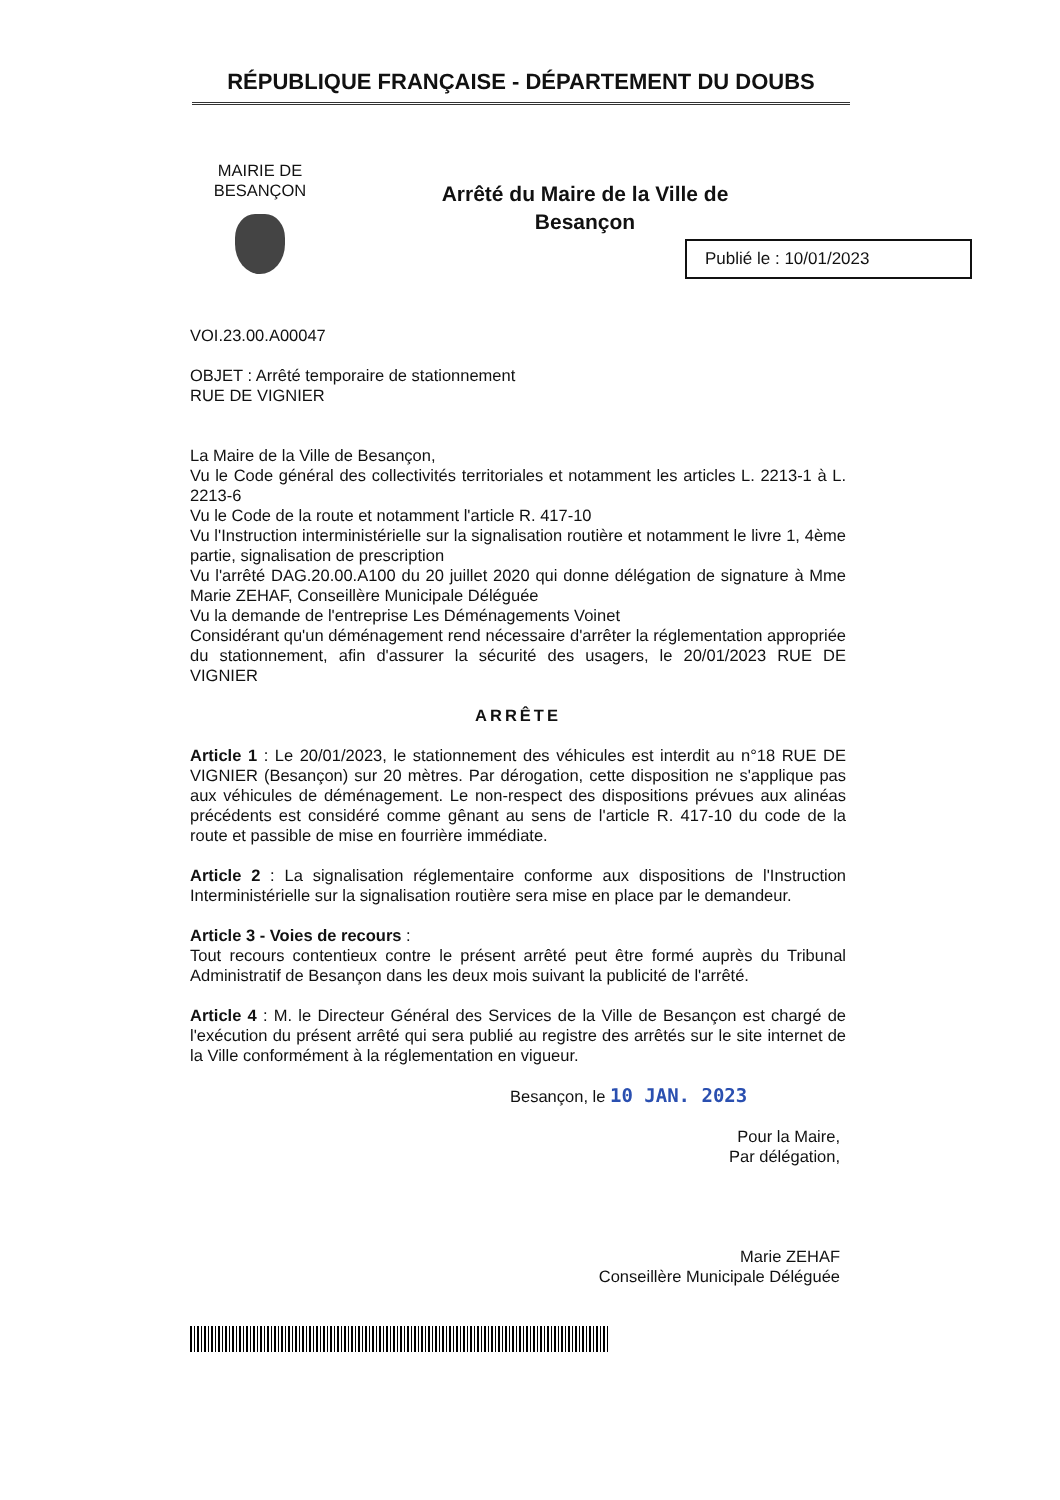RÉPUBLIQUE FRANÇAISE - DÉPARTEMENT DU DOUBS
MAIRIE DE BESANÇON
Arrêté du Maire de la Ville de Besançon
Publié le : 10/01/2023
VOI.23.00.A00047
OBJET : Arrêté temporaire de stationnement
RUE DE VIGNIER
La Maire de la Ville de Besançon,
Vu le Code général des collectivités territoriales et notamment les articles L. 2213-1 à L. 2213-6
Vu le Code de la route et notamment l'article R. 417-10
Vu l'Instruction interministérielle sur la signalisation routière et notamment le livre 1, 4ème partie, signalisation de prescription
Vu l'arrêté DAG.20.00.A100 du 20 juillet 2020 qui donne délégation de signature à Mme Marie ZEHAF, Conseillère Municipale Déléguée
Vu la demande de l'entreprise Les Déménagements Voinet
Considérant qu'un déménagement rend nécessaire d'arrêter la réglementation appropriée du stationnement, afin d'assurer la sécurité des usagers, le 20/01/2023 RUE DE VIGNIER
ARRÊTE
Article 1 : Le 20/01/2023, le stationnement des véhicules est interdit au n°18 RUE DE VIGNIER (Besançon) sur 20 mètres. Par dérogation, cette disposition ne s'applique pas aux véhicules de déménagement. Le non-respect des dispositions prévues aux alinéas précédents est considéré comme gênant au sens de l'article R. 417-10 du code de la route et passible de mise en fourrière immédiate.
Article 2 : La signalisation réglementaire conforme aux dispositions de l'Instruction Interministérielle sur la signalisation routière sera mise en place par le demandeur.
Article 3 - Voies de recours :
Tout recours contentieux contre le présent arrêté peut être formé auprès du Tribunal Administratif de Besançon dans les deux mois suivant la publicité de l'arrêté.
Article 4 : M. le Directeur Général des Services de la Ville de Besançon est chargé de l'exécution du présent arrêté qui sera publié au registre des arrêtés sur le site internet de la Ville conformément à la réglementation en vigueur.
Besançon, le 10 JAN. 2023
Pour la Maire,
Par délégation,
Marie ZEHAF
Conseillère Municipale Déléguée